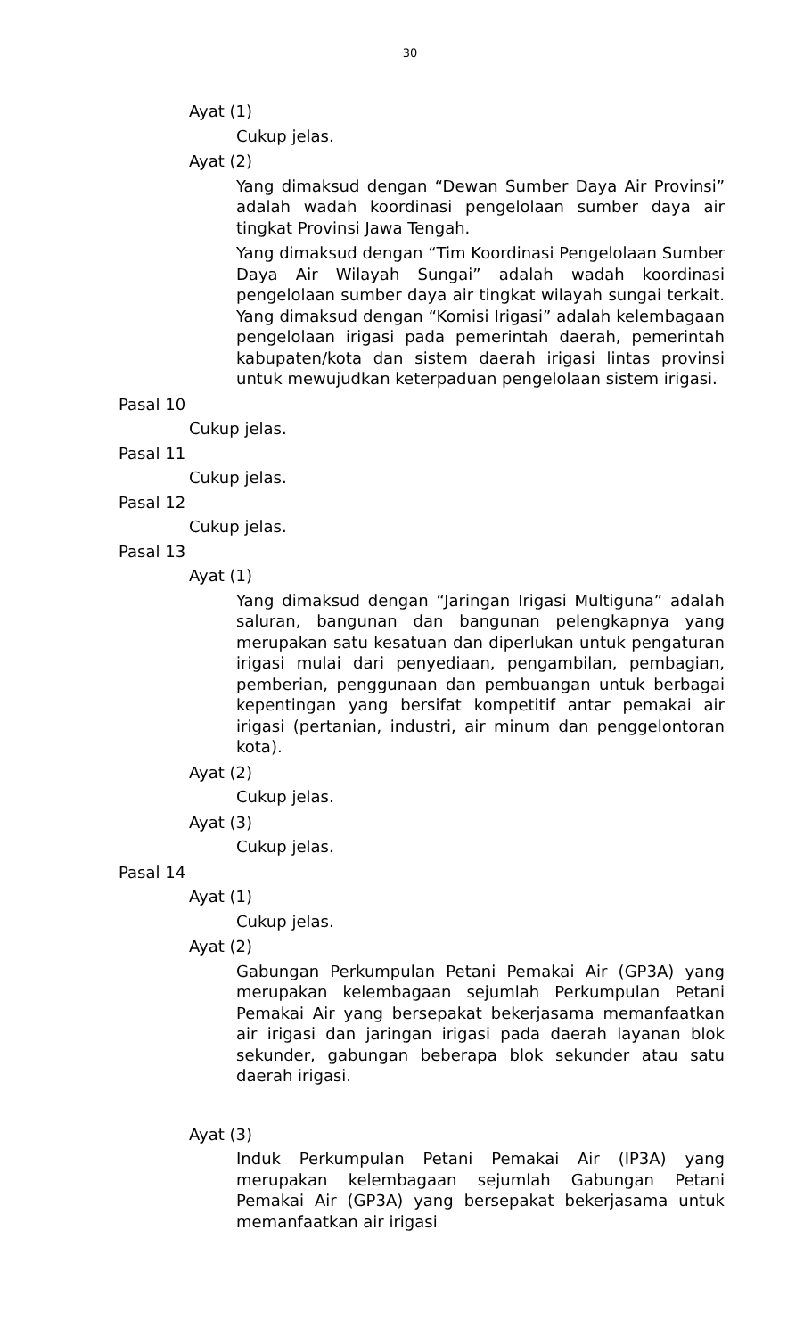30
Ayat (1)
Cukup jelas.
Ayat (2)
Yang dimaksud dengan “Dewan Sumber Daya Air Provinsi” adalah wadah koordinasi pengelolaan sumber daya air tingkat Provinsi Jawa Tengah.
Yang dimaksud dengan “Tim Koordinasi Pengelolaan Sumber Daya Air Wilayah Sungai” adalah wadah koordinasi pengelolaan sumber daya air tingkat wilayah sungai terkait. Yang dimaksud dengan “Komisi Irigasi” adalah kelembagaan pengelolaan irigasi pada pemerintah daerah, pemerintah kabupaten/kota dan sistem daerah irigasi lintas provinsi untuk mewujudkan keterpaduan pengelolaan sistem irigasi.
Pasal 10
Cukup jelas.
Pasal 11
Cukup jelas.
Pasal 12
Cukup jelas.
Pasal 13
Ayat (1)
Yang dimaksud dengan “Jaringan Irigasi Multiguna” adalah saluran, bangunan dan bangunan pelengkapnya yang merupakan satu kesatuan dan diperlukan untuk pengaturan irigasi mulai dari penyediaan, pengambilan, pembagian, pemberian, penggunaan dan pembuangan untuk berbagai kepentingan yang bersifat kompetitif antar pemakai air irigasi (pertanian, industri, air minum dan penggelontoran kota).
Ayat (2)
Cukup jelas.
Ayat (3)
Cukup jelas.
Pasal 14
Ayat (1)
Cukup jelas.
Ayat (2)
Gabungan Perkumpulan Petani Pemakai Air (GP3A) yang merupakan kelembagaan sejumlah Perkumpulan Petani Pemakai Air yang bersepakat bekerjasama memanfaatkan air irigasi dan jaringan irigasi pada daerah layanan blok sekunder, gabungan beberapa blok sekunder atau satu daerah irigasi.
Ayat (3)
Induk Perkumpulan Petani Pemakai Air (IP3A) yang merupakan kelembagaan sejumlah Gabungan Petani Pemakai Air (GP3A) yang bersepakat bekerjasama untuk memanfaatkan air irigasi